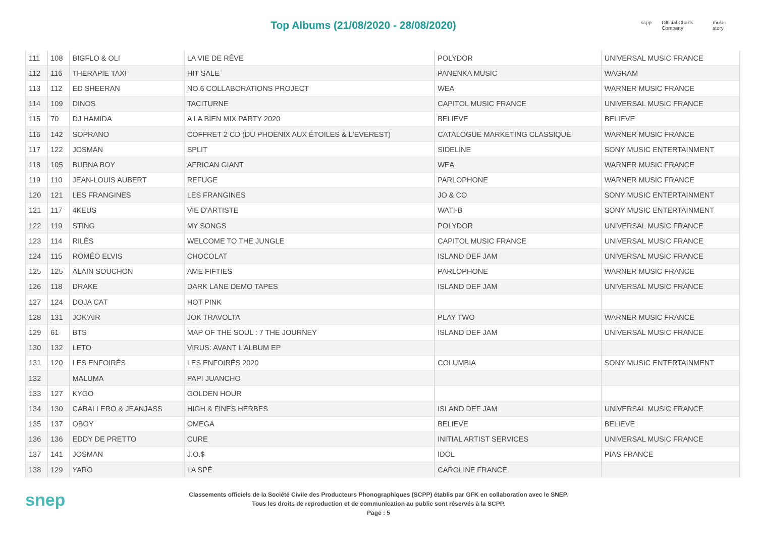Top Albums (21/08/2020 - 28/08/2020)
scpp Official Charts Company music story
| 111 | 108 | BIGFLO & OLI | LA VIE DE RÊVE | POLYDOR | UNIVERSAL MUSIC FRANCE |
| 112 | 116 | THERAPIE TAXI | HIT SALE | PANENKA MUSIC | WAGRAM |
| 113 | 112 | ED SHEERAN | NO.6 COLLABORATIONS PROJECT | WEA | WARNER MUSIC FRANCE |
| 114 | 109 | DINOS | TACITURNE | CAPITOL MUSIC FRANCE | UNIVERSAL MUSIC FRANCE |
| 115 | 70 | DJ HAMIDA | A LA BIEN MIX PARTY 2020 | BELIEVE | BELIEVE |
| 116 | 142 | SOPRANO | COFFRET 2 CD (DU PHOENIX AUX ÉTOILES & L'EVEREST) | CATALOGUE MARKETING CLASSIQUE | WARNER MUSIC FRANCE |
| 117 | 122 | JOSMAN | SPLIT | SIDELINE | SONY MUSIC ENTERTAINMENT |
| 118 | 105 | BURNA BOY | AFRICAN GIANT | WEA | WARNER MUSIC FRANCE |
| 119 | 110 | JEAN-LOUIS AUBERT | REFUGE | PARLOPHONE | WARNER MUSIC FRANCE |
| 120 | 121 | LES FRANGINES | LES FRANGINES | JO & CO | SONY MUSIC ENTERTAINMENT |
| 121 | 117 | 4KEUS | VIE D'ARTISTE | WATI-B | SONY MUSIC ENTERTAINMENT |
| 122 | 119 | STING | MY SONGS | POLYDOR | UNIVERSAL MUSIC FRANCE |
| 123 | 114 | RILÈS | WELCOME TO THE JUNGLE | CAPITOL MUSIC FRANCE | UNIVERSAL MUSIC FRANCE |
| 124 | 115 | ROMÉO ELVIS | CHOCOLAT | ISLAND DEF JAM | UNIVERSAL MUSIC FRANCE |
| 125 | 125 | ALAIN SOUCHON | AME FIFTIES | PARLOPHONE | WARNER MUSIC FRANCE |
| 126 | 118 | DRAKE | DARK LANE DEMO TAPES | ISLAND DEF JAM | UNIVERSAL MUSIC FRANCE |
| 127 | 124 | DOJA CAT | HOT PINK | | |
| 128 | 131 | JOK'AIR | JOK TRAVOLTA | PLAY TWO | WARNER MUSIC FRANCE |
| 129 | 61 | BTS | MAP OF THE SOUL : 7 THE JOURNEY | ISLAND DEF JAM | UNIVERSAL MUSIC FRANCE |
| 130 | 132 | LETO | VIRUS: AVANT L'ALBUM EP | | |
| 131 | 120 | LES ENFOIRÉS | LES ENFOIRÉS 2020 | COLUMBIA | SONY MUSIC ENTERTAINMENT |
| 132 | | MALUMA | PAPI JUANCHO | | |
| 133 | 127 | KYGO | GOLDEN HOUR | | |
| 134 | 130 | CABALLERO & JEANJASS | HIGH & FINES HERBES | ISLAND DEF JAM | UNIVERSAL MUSIC FRANCE |
| 135 | 137 | OBOY | OMEGA | BELIEVE | BELIEVE |
| 136 | 136 | EDDY DE PRETTO | CURE | INITIAL ARTIST SERVICES | UNIVERSAL MUSIC FRANCE |
| 137 | 141 | JOSMAN | J.O.$ | IDOL | PIAS FRANCE |
| 138 | 129 | YARO | LA SPÉ | CAROLINE FRANCE | |
snep
Classements officiels de la Société Civile des Producteurs Phonographiques (SCPP) établis par GFK en collaboration avec le SNEP.
Tous les droits de reproduction et de communication au public sont réservés à la SCPP.
Page : 5